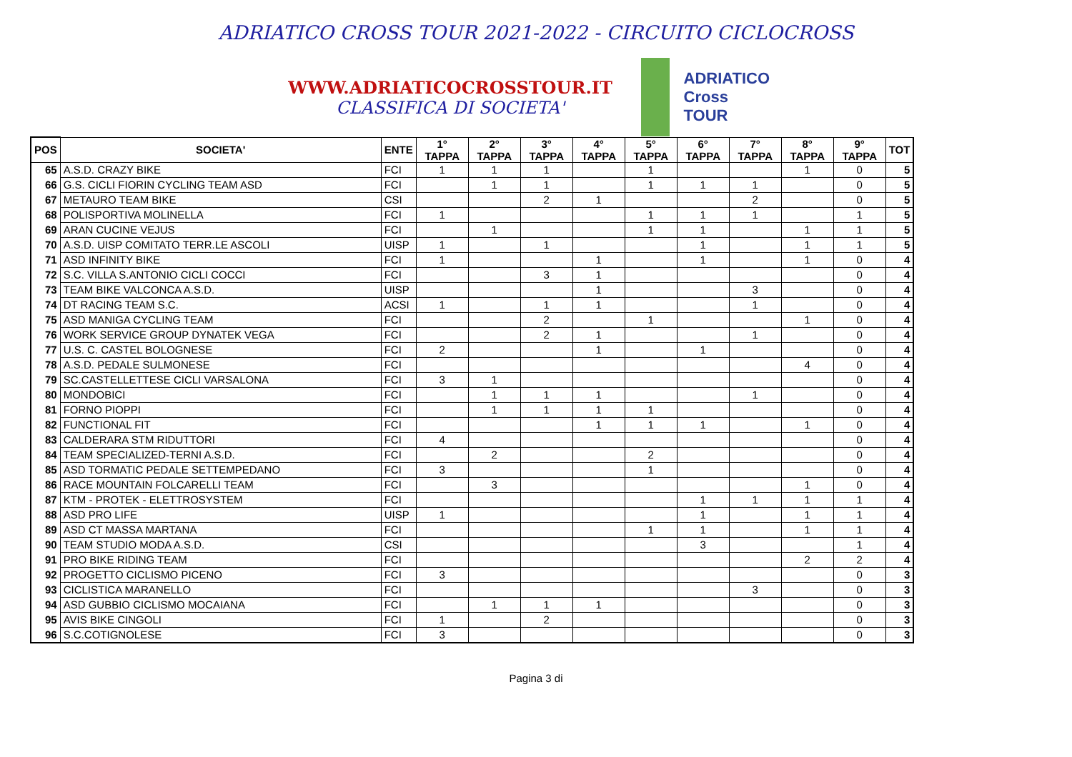ADRIATICO CROSS TOUR 2021-2022 - CIRCUITO CICLOCROSS
WWW.ADRIATICOCROSSTOUR.IT
CLASSIFICA DI SOCIETA'
ADRIATICO
Cross
TOUR
| POS | SOCIETA' | ENTE | 1° TAPPA | 2° TAPPA | 3° TAPPA | 4° TAPPA | 5° TAPPA | 6° TAPPA | 7° TAPPA | 8° TAPPA | 9° TAPPA | TOT |
| --- | --- | --- | --- | --- | --- | --- | --- | --- | --- | --- | --- | --- |
| 65 | A.S.D. CRAZY BIKE | FCI | 1 | 1 | 1 | | 1 | | | 1 | 0 | 5 |
| 66 | G.S. CICLI FIORIN CYCLING TEAM ASD | FCI | | 1 | 1 | | 1 | 1 | 1 | | 0 | 5 |
| 67 | METAURO TEAM BIKE | CSI | | | 2 | 1 | | | 2 | | 0 | 5 |
| 68 | POLISPORTIVA MOLINELLA | FCI | 1 | | | | 1 | 1 | 1 | | 1 | 5 |
| 69 | ARAN CUCINE VEJUS | FCI | | 1 | | | 1 | 1 | | 1 | 1 | 5 |
| 70 | A.S.D. UISP COMITATO TERR.LE ASCOLI | UISP | 1 | | 1 | | | 1 | | 1 | 1 | 5 |
| 71 | ASD INFINITY BIKE | FCI | 1 | | | 1 | | 1 | | 1 | 0 | 4 |
| 72 | S.C. VILLA S.ANTONIO CICLI COCCI | FCI | | | 3 | 1 | | | | | 0 | 4 |
| 73 | TEAM BIKE VALCONCA A.S.D. | UISP | | | | 1 | | | 3 | | 0 | 4 |
| 74 | DT RACING TEAM S.C. | ACSI | 1 | | 1 | 1 | | | 1 | | 0 | 4 |
| 75 | ASD MANIGA CYCLING TEAM | FCI | | | 2 | | 1 | | | 1 | 0 | 4 |
| 76 | WORK SERVICE GROUP DYNATEK VEGA | FCI | | | 2 | 1 | | | 1 | | 0 | 4 |
| 77 | U.S. C. CASTEL BOLOGNESE | FCI | 2 | | | 1 | | 1 | | | 0 | 4 |
| 78 | A.S.D. PEDALE SULMONESE | FCI | | | | | | | | 4 | 0 | 4 |
| 79 | SC.CASTELLETTESE CICLI VARSALONA | FCI | 3 | 1 | | | | | | | 0 | 4 |
| 80 | MONDOBICI | FCI | | 1 | 1 | 1 | | | 1 | | 0 | 4 |
| 81 | FORNO PIOPPI | FCI | | 1 | 1 | 1 | 1 | | | | 0 | 4 |
| 82 | FUNCTIONAL FIT | FCI | | | | 1 | 1 | 1 | | 1 | 0 | 4 |
| 83 | CALDERARA STM RIDUTTORI | FCI | 4 | | | | | | | | 0 | 4 |
| 84 | TEAM SPECIALIZED-TERNI A.S.D. | FCI | | 2 | | | 2 | | | | 0 | 4 |
| 85 | ASD TORMATIC PEDALE SETTEMPEDANO | FCI | 3 | | | | 1 | | | | 0 | 4 |
| 86 | RACE MOUNTAIN FOLCARELLI TEAM | FCI | | 3 | | | | | | 1 | 0 | 4 |
| 87 | KTM - PROTEK - ELETTROSYSTEM | FCI | | | | | | 1 | 1 | 1 | 1 | 4 |
| 88 | ASD PRO LIFE | UISP | 1 | | | | | 1 | | 1 | 1 | 4 |
| 89 | ASD CT MASSA MARTANA | FCI | | | | | 1 | 1 | | 1 | 1 | 4 |
| 90 | TEAM STUDIO MODA A.S.D. | CSI | | | | | | 3 | | | 1 | 4 |
| 91 | PRO BIKE RIDING TEAM | FCI | | | | | | | | 2 | 2 | 4 |
| 92 | PROGETTO CICLISMO PICENO | FCI | 3 | | | | | | | | 0 | 3 |
| 93 | CICLISTICA MARANELLO | FCI | | | | | | | 3 | | 0 | 3 |
| 94 | ASD GUBBIO CICLISMO MOCAIANA | FCI | | 1 | 1 | 1 | | | | | 0 | 3 |
| 95 | AVIS BIKE CINGOLI | FCI | 1 | | 2 | | | | | | 0 | 3 |
| 96 | S.C.COTIGNOLESE | FCI | 3 | | | | | | | | 0 | 3 |
Pagina 3 di